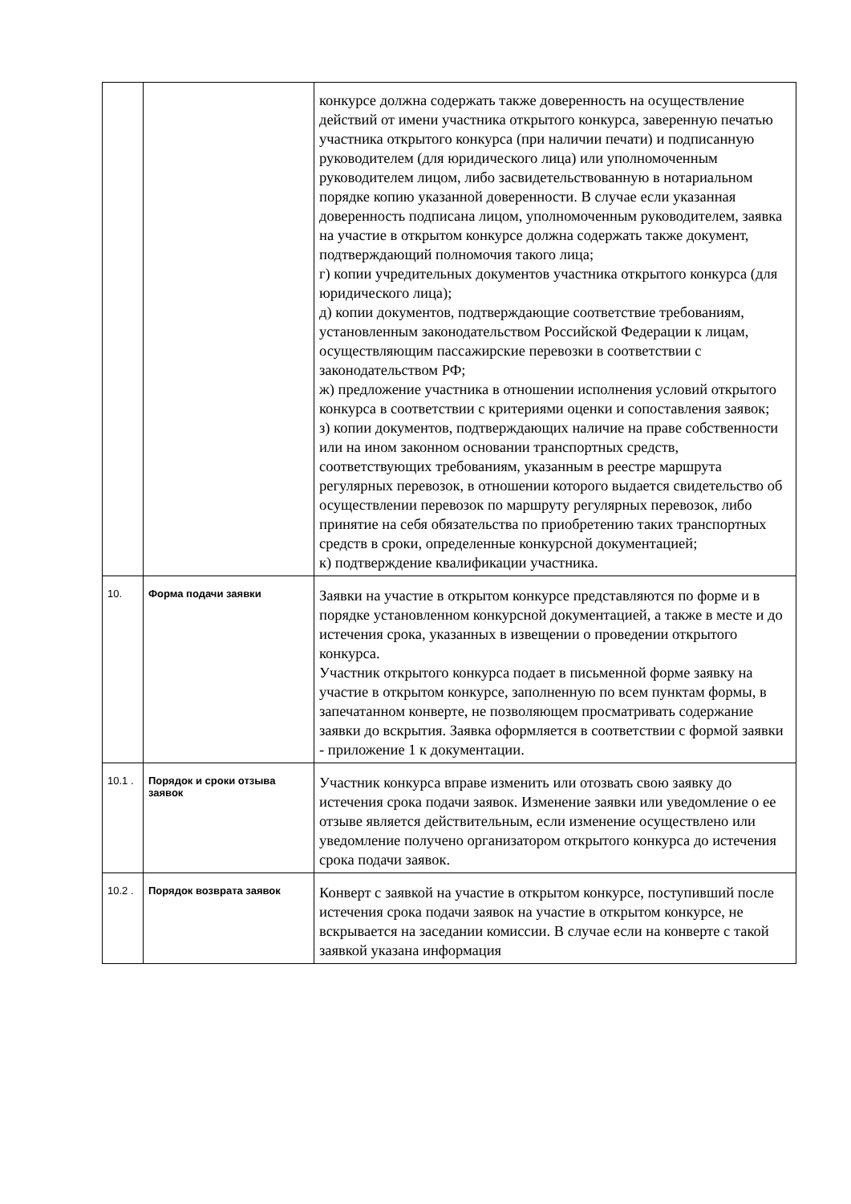| | | конкурсе должна содержать также доверенность на осуществление действий от имени участника открытого конкурса, заверенную печатью участника открытого конкурса (при наличии печати) и подписанную руководителем (для юридического лица) или уполномоченным руководителем лицом, либо засвидетельствованную в нотариальном порядке копию указанной доверенности. В случае если указанная доверенность подписана лицом, уполномоченным руководителем, заявка на участие в открытом конкурсе должна содержать также документ, подтверждающий полномочия такого лица; г) копии учредительных документов участника открытого конкурса (для юридического лица); д) копии документов, подтверждающие соответствие требованиям, установленным законодательством Российской Федерации к лицам, осуществляющим пассажирские перевозки в соответствии с законодательством РФ; ж) предложение участника в отношении исполнения условий открытого конкурса в соответствии с критериями оценки и сопоставления заявок; з) копии документов, подтверждающих наличие на праве собственности или на ином законном основании транспортных средств, соответствующих требованиям, указанным в реестре маршрута регулярных перевозок, в отношении которого выдается свидетельство об осуществлении перевозок по маршруту регулярных перевозок, либо принятие на себя обязательства по приобретению таких транспортных средств в сроки, определенные конкурсной документацией; к) подтверждение квалификации участника. |
| 10. | Форма подачи заявки | Заявки на участие в открытом конкурсе представляются по форме и в порядке установленном конкурсной документацией, а также в месте и до истечения срока, указанных в извещении о проведении открытого конкурса. Участник открытого конкурса подает в письменной форме заявку на участие в открытом конкурсе, заполненную по всем пунктам формы, в запечатанном конверте, не позволяющем просматривать содержание заявки до вскрытия. Заявка оформляется в соответствии с формой заявки - приложение 1 к документации. |
| 10.1 . | Порядок и сроки отзыва заявок | Участник конкурса вправе изменить или отозвать свою заявку до истечения срока подачи заявок. Изменение заявки или уведомление о ее отзыве является действительным, если изменение осуществлено или уведомление получено организатором открытого конкурса до истечения срока подачи заявок. |
| 10.2 . | Порядок возврата заявок | Конверт с заявкой на участие в открытом конкурсе, поступивший после истечения срока подачи заявок на участие в открытом конкурсе, не вскрывается на заседании комиссии. В случае если на конверте с такой заявкой указана информация |